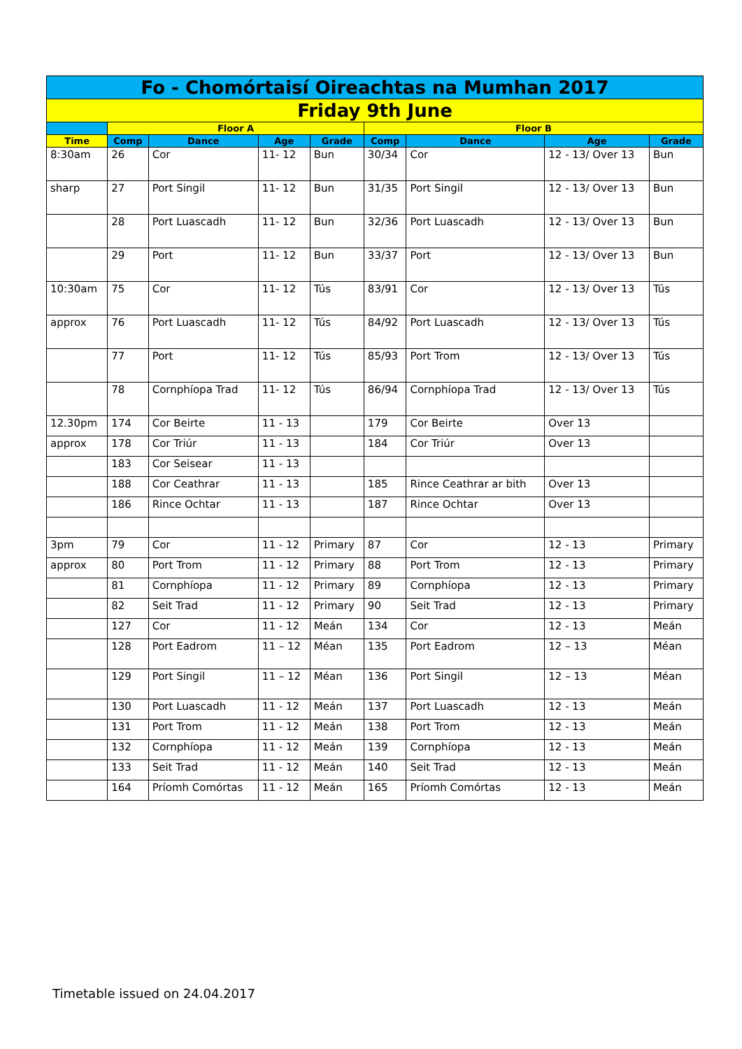| Fo - Chomórtaisí Oireachtas na Mumhan 2017 | | | | | | | | |
| Friday 9th June | | | | | | | | |
| | Floor A | | | | Floor B | | | |
| Time | Comp | Dance | Age | Grade | Comp | Dance | Age | Grade |
| 8:30am | 26 | Cor | 11- 12 | Bun | 30/34 | Cor | 12 - 13/ Over 13 | Bun |
| sharp | 27 | Port Singil | 11- 12 | Bun | 31/35 | Port Singil | 12 - 13/ Over 13 | Bun |
| | 28 | Port Luascadh | 11- 12 | Bun | 32/36 | Port Luascadh | 12 - 13/ Over 13 | Bun |
| | 29 | Port | 11- 12 | Bun | 33/37 | Port | 12 - 13/ Over 13 | Bun |
| 10:30am | 75 | Cor | 11- 12 | Tús | 83/91 | Cor | 12 - 13/ Over 13 | Tús |
| approx | 76 | Port Luascadh | 11- 12 | Tús | 84/92 | Port Luascadh | 12 - 13/ Over 13 | Tús |
| | 77 | Port | 11- 12 | Tús | 85/93 | Port Trom | 12 - 13/ Over 13 | Tús |
| | 78 | Cornphíopa Trad | 11- 12 | Tús | 86/94 | Cornphíopa Trad | 12 - 13/ Over 13 | Tús |
| 12.30pm | 174 | Cor Beirte | 11 - 13 | | 179 | Cor Beirte | Over 13 | |
| approx | 178 | Cor Triúr | 11 - 13 | | 184 | Cor Triúr | Over 13 | |
| | 183 | Cor Seisear | 11 - 13 | | | | | |
| | 188 | Cor Ceathrar | 11 - 13 | | 185 | Rince Ceathrar ar bith | Over 13 | |
| | 186 | Rince Ochtar | 11 - 13 | | 187 | Rince Ochtar | Over 13 | |
| 3pm | 79 | Cor | 11 - 12 | Primary | 87 | Cor | 12 - 13 | Primary |
| approx | 80 | Port Trom | 11 - 12 | Primary | 88 | Port Trom | 12 - 13 | Primary |
| | 81 | Cornphíopa | 11 - 12 | Primary | 89 | Cornphíopa | 12 - 13 | Primary |
| | 82 | Seit Trad | 11 - 12 | Primary | 90 | Seit Trad | 12 - 13 | Primary |
| | 127 | Cor | 11 - 12 | Meán | 134 | Cor | 12 - 13 | Meán |
| | 128 | Port Eadrom | 11 – 12 | Méan | 135 | Port Eadrom | 12 – 13 | Méan |
| | 129 | Port Singil | 11 – 12 | Méan | 136 | Port Singil | 12 – 13 | Méan |
| | 130 | Port Luascadh | 11 - 12 | Meán | 137 | Port Luascadh | 12 - 13 | Meán |
| | 131 | Port Trom | 11 - 12 | Meán | 138 | Port Trom | 12 - 13 | Meán |
| | 132 | Cornphíopa | 11 - 12 | Meán | 139 | Cornphíopa | 12 - 13 | Meán |
| | 133 | Seit Trad | 11 - 12 | Meán | 140 | Seit Trad | 12 - 13 | Meán |
| | 164 | Príomh Comórtas | 11 - 12 | Meán | 165 | Príomh Comórtas | 12 - 13 | Meán |
Timetable issued on 24.04.2017